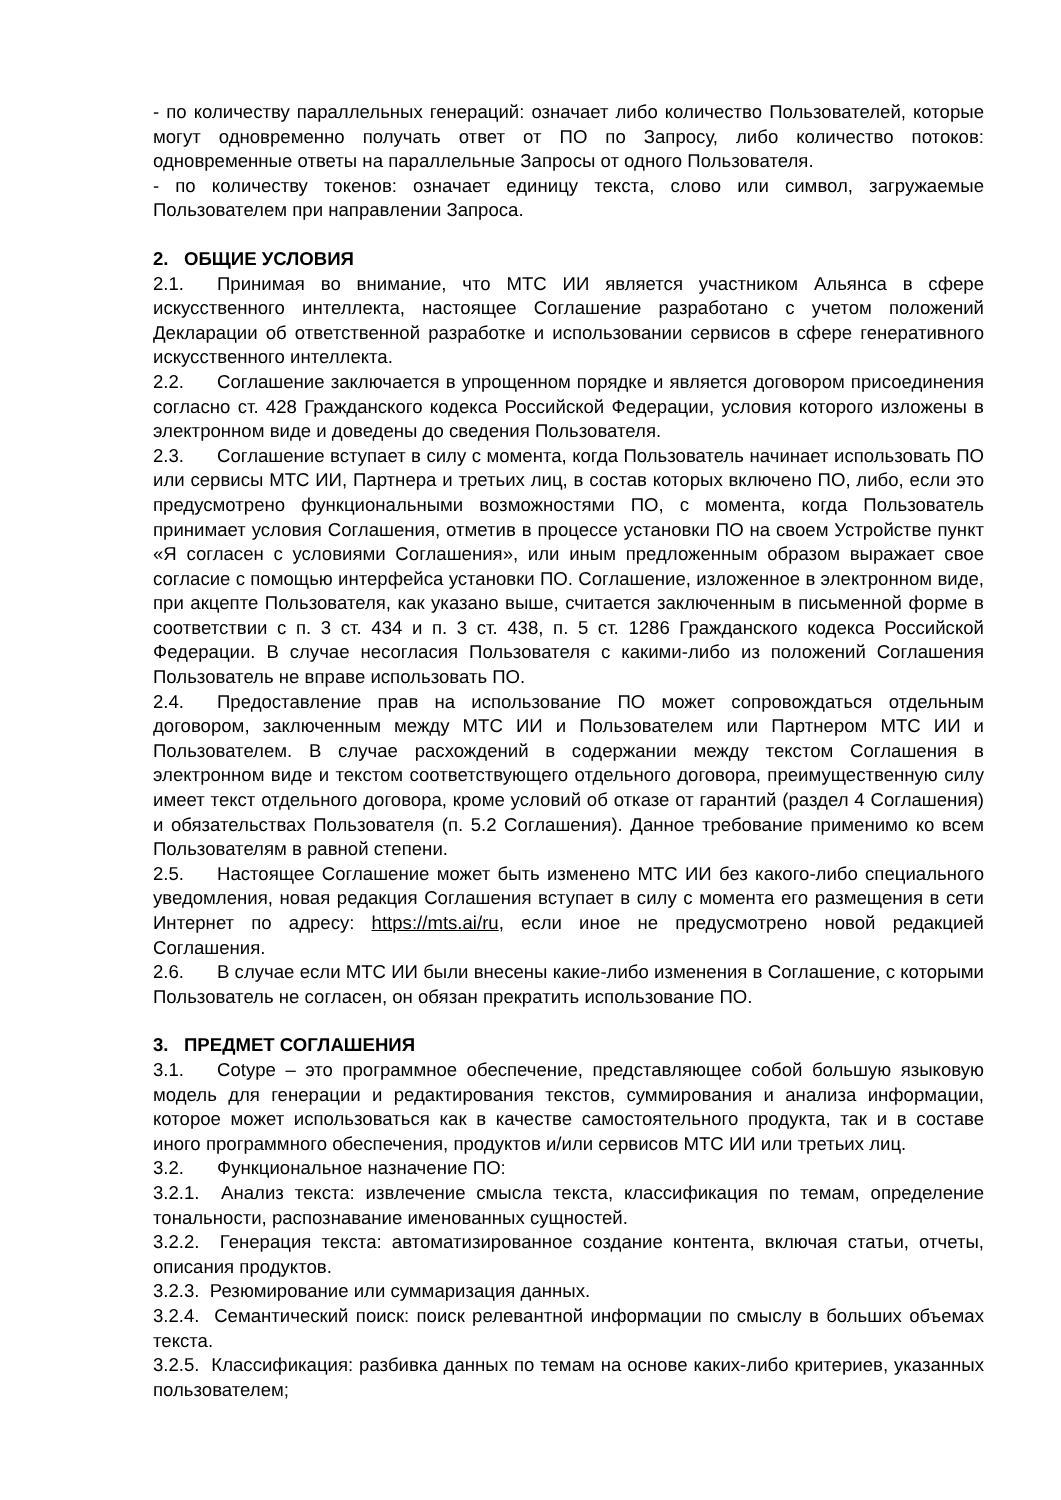- по количеству параллельных генераций: означает либо количество Пользователей, которые могут одновременно получать ответ от ПО по Запросу, либо количество потоков: одновременные ответы на параллельные Запросы от одного Пользователя.
- по количеству токенов: означает единицу текста, слово или символ, загружаемые Пользователем при направлении Запроса.
2. ОБЩИЕ УСЛОВИЯ
2.1. Принимая во внимание, что МТС ИИ является участником Альянса в сфере искусственного интеллекта, настоящее Соглашение разработано с учетом положений Декларации об ответственной разработке и использовании сервисов в сфере генеративного искусственного интеллекта.
2.2. Соглашение заключается в упрощенном порядке и является договором присоединения согласно ст. 428 Гражданского кодекса Российской Федерации, условия которого изложены в электронном виде и доведены до сведения Пользователя.
2.3. Соглашение вступает в силу с момента, когда Пользователь начинает использовать ПО или сервисы МТС ИИ, Партнера и третьих лиц, в состав которых включено ПО, либо, если это предусмотрено функциональными возможностями ПО, с момента, когда Пользователь принимает условия Соглашения, отметив в процессе установки ПО на своем Устройстве пункт «Я согласен с условиями Соглашения», или иным предложенным образом выражает свое согласие с помощью интерфейса установки ПО. Соглашение, изложенное в электронном виде, при акцепте Пользователя, как указано выше, считается заключенным в письменной форме в соответствии с п. 3 ст. 434 и п. 3 ст. 438, п. 5 ст. 1286 Гражданского кодекса Российской Федерации. В случае несогласия Пользователя с какими-либо из положений Соглашения Пользователь не вправе использовать ПО.
2.4. Предоставление прав на использование ПО может сопровождаться отдельным договором, заключенным между МТС ИИ и Пользователем или Партнером МТС ИИ и Пользователем. В случае расхождений в содержании между текстом Соглашения в электронном виде и текстом соответствующего отдельного договора, преимущественную силу имеет текст отдельного договора, кроме условий об отказе от гарантий (раздел 4 Соглашения) и обязательствах Пользователя (п. 5.2 Соглашения). Данное требование применимо ко всем Пользователям в равной степени.
2.5. Настоящее Соглашение может быть изменено МТС ИИ без какого-либо специального уведомления, новая редакция Соглашения вступает в силу с момента его размещения в сети Интернет по адресу: https://mts.ai/ru, если иное не предусмотрено новой редакцией Соглашения.
2.6. В случае если МТС ИИ были внесены какие-либо изменения в Соглашение, с которыми Пользователь не согласен, он обязан прекратить использование ПО.
3. ПРЕДМЕТ СОГЛАШЕНИЯ
3.1. Cotype – это программное обеспечение, представляющее собой большую языковую модель для генерации и редактирования текстов, суммирования и анализа информации, которое может использоваться как в качестве самостоятельного продукта, так и в составе иного программного обеспечения, продуктов и/или сервисов МТС ИИ или третьих лиц.
3.2. Функциональное назначение ПО:
3.2.1. Анализ текста: извлечение смысла текста, классификация по темам, определение тональности, распознавание именованных сущностей.
3.2.2. Генерация текста: автоматизированное создание контента, включая статьи, отчеты, описания продуктов.
3.2.3. Резюмирование или суммаризация данных.
3.2.4. Семантический поиск: поиск релевантной информации по смыслу в больших объемах текста.
3.2.5. Классификация: разбивка данных по темам на основе каких-либо критериев, указанных пользователем;